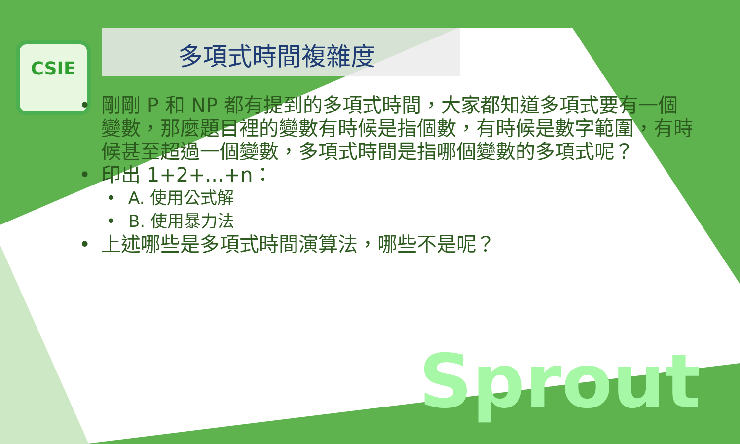CSIE
多項式時間複雜度
• 剛剛 P 和 NP 都有提到的多項式時間，大家都知道多項式要有一個變數，那麼題目裡的變數有時候是指個數，有時候是數字範圍，有時候甚至超過一個變數，多項式時間是指哪個變數的多項式呢？
• 印出 1+2+...+n：
• A. 使用公式解
• B. 使用暴力法
• 上述哪些是多項式時間演算法，哪些不是呢？
Sprout